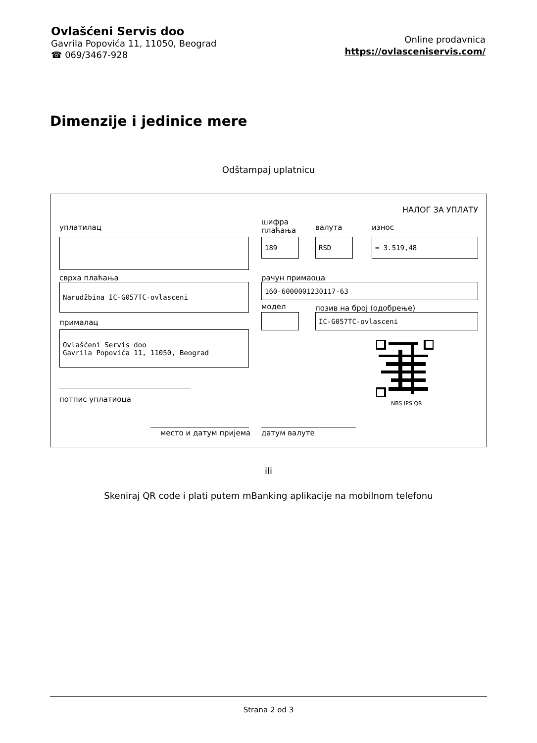Ovlašćeni Servis doo
Gavrila Popovića 11, 11050, Beograd
☎ 069/3467-928
Online prodavnica
https://ovlasceniservis.com/
Dimenzije i jedinice mere
Odštampaj uplatnicu
НАЛОГ ЗА УПЛАТУ
уплатилац
шифра
плаћања
валута износ
189
RSD
= 3.519,48
сврха плаћања рачун примаоца
Narudžbina IC-G057TC-ovlasceni
160-6000001230117-63
модел позив на број (одобрење)
IC-G057TC-ovlasceni
прималац
Ovlašćeni Servis doo Gavrila Popovića 11, 11050, Beograd
NBS IPS QR
потпис уплатиоца
место и датум пријема датум валуте
ili
Skeniraj QR code i plati putem mBanking aplikacije na mobilnom telefonu
Strana 2 od 3